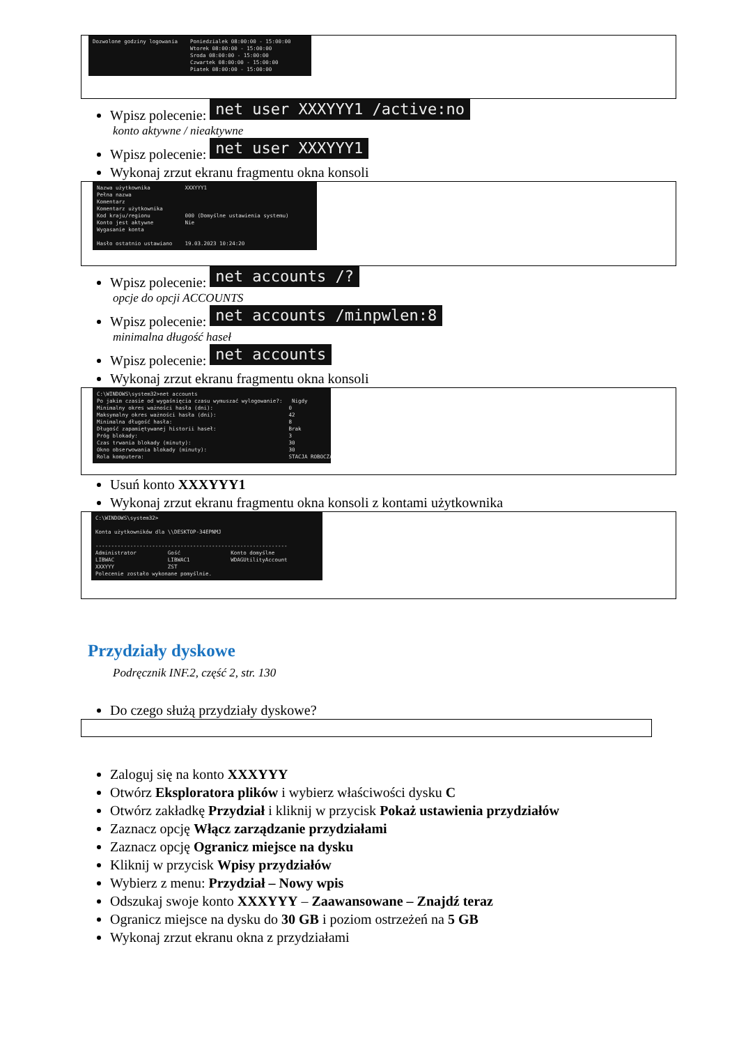Dozwolone godziny logowania Poniedzialek 08:00:00 - 15:00:00 Wtorek 08:00:00 - 15:00:00 Sroda 08:00:00 - 15:00:00 Czwartek 08:00:00 - 15:00:00 Piatek 08:00:00 - 15:00:00
Wpisz polecenie: net user XXXYYY1 /active:no
konto aktywne / nieaktywne
Wpisz polecenie: net user XXXYYY1
Wykonaj zrzut ekranu fragmentu okna konsoli
Nazwa użytkownika XXXYYY1 Pełna nazwa Komentarz Komentarz użytkownika Kod kraju/regionu 000 (Domyślne ustawienia systemu) Konto jest aktywne Nie Wygasanie konta Hasło ostatnio ustawiano 19.03.2023 10:24:20
Wpisz polecenie: net accounts /?
opcje do opcji ACCOUNTS
Wpisz polecenie: net accounts /minpwlen:8
minimalna długość haseł
Wpisz polecenie: net accounts
Wykonaj zrzut ekranu fragmentu okna konsoli
C:\WINDOWS\system32>net accounts Po jakim czasie od wygaśnięcia czasu wymuszać wylogowanie?: Nigdy Minimalny okres ważności hasła (dni): 0 Maksymalny okres ważności hasła (dni): 42 Minimalna długość hasła: 8 Długość zapamiętywanej historii haseł: Brak Próg blokady: 3 Czas trwania blokady (minuty): 30 Okno obserwowania blokady (minuty): 30 Rola komputera: STACJA ROBOCZA
Usuń konto XXXYYY1
Wykonaj zrzut ekranu fragmentu okna konsoli z kontami użytkownika
C:\WINDOWS\system32> Konta użytkowników dla \\DESKTOP-34EPNMJ ------------------------------------------------------------- Administrator Gość Konto domyślne LIBWAC LIBWAC1 WDAGUtilityAccount XXXYYY ZST Polecenie zostało wykonane pomyślnie.
Przydziały dyskowe
Podręcznik INF.2, część 2, str. 130
Do czego służą przydziały dyskowe?
Zaloguj się na konto XXXYYY
Otwórz Eksploratora plików i wybierz właściwości dysku C
Otwórz zakładkę Przydział i kliknij w przycisk Pokaż ustawienia przydziałów
Zaznacz opcję Włącz zarządzanie przydziałami
Zaznacz opcję Ogranicz miejsce na dysku
Kliknij w przycisk Wpisy przydziałów
Wybierz z menu: Przydział – Nowy wpis
Odszukaj swoje konto XXXYYY – Zaawansowane – Znajdź teraz
Ogranicz miejsce na dysku do 30 GB i poziom ostrzeżeń na 5 GB
Wykonaj zrzut ekranu okna z przydziałami